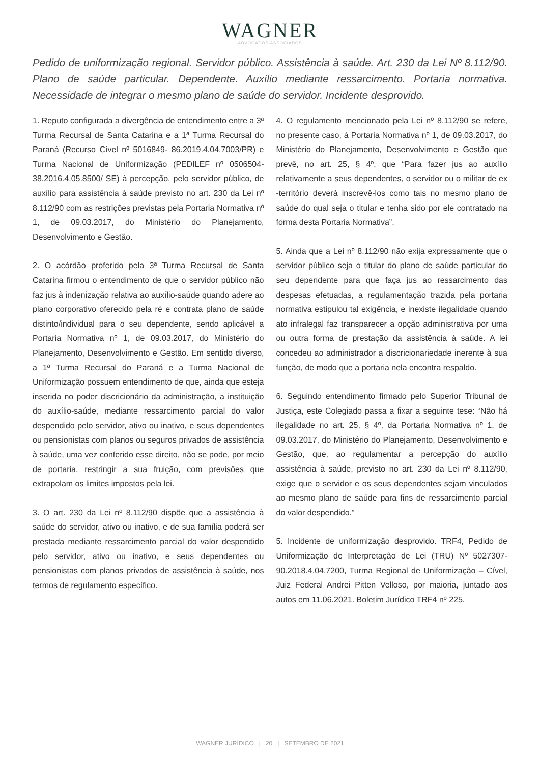WAGNER
ADVOGADOS ASSOCIADOS
Pedido de uniformização regional. Servidor público. Assistência à saúde. Art. 230 da Lei Nº 8.112/90. Plano de saúde particular. Dependente. Auxílio mediante ressarcimento. Portaria normativa. Necessidade de integrar o mesmo plano de saúde do servidor. Incidente desprovido.
1. Reputo configurada a divergência de entendimento entre a 3ª Turma Recursal de Santa Catarina e a 1ª Turma Recursal do Paraná (Recurso Cível nº 5016849- 86.2019.4.04.7003/PR) e Turma Nacional de Uniformização (PEDILEF nº 0506504-38.2016.4.05.8500/ SE) à percepção, pelo servidor público, de auxílio para assistência à saúde previsto no art. 230 da Lei nº 8.112/90 com as restrições previstas pela Portaria Normativa nº 1, de 09.03.2017, do Ministério do Planejamento, Desenvolvimento e Gestão.
2. O acórdão proferido pela 3ª Turma Recursal de Santa Catarina firmou o entendimento de que o servidor público não faz jus à indenização relativa ao auxílio-saúde quando adere ao plano corporativo oferecido pela ré e contrata plano de saúde distinto/individual para o seu dependente, sendo aplicável a Portaria Normativa nº 1, de 09.03.2017, do Ministério do Planejamento, Desenvolvimento e Gestão. Em sentido diverso, a 1ª Turma Recursal do Paraná e a Turma Nacional de Uniformização possuem entendimento de que, ainda que esteja inserida no poder discricionário da administração, a instituição do auxílio-saúde, mediante ressarcimento parcial do valor despendido pelo servidor, ativo ou inativo, e seus dependentes ou pensionistas com planos ou seguros privados de assistência à saúde, uma vez conferido esse direito, não se pode, por meio de portaria, restringir a sua fruição, com previsões que extrapolam os limites impostos pela lei.
3. O art. 230 da Lei nº 8.112/90 dispõe que a assistência à saúde do servidor, ativo ou inativo, e de sua família poderá ser prestada mediante ressarcimento parcial do valor despendido pelo servidor, ativo ou inativo, e seus dependentes ou pensionistas com planos privados de assistência à saúde, nos termos de regulamento específico.
4. O regulamento mencionado pela Lei nº 8.112/90 se refere, no presente caso, à Portaria Normativa nº 1, de 09.03.2017, do Ministério do Planejamento, Desenvolvimento e Gestão que prevê, no art. 25, § 4º, que “Para fazer jus ao auxílio relativamente a seus dependentes, o servidor ou o militar de ex -território deverá inscrevê-los como tais no mesmo plano de saúde do qual seja o titular e tenha sido por ele contratado na forma desta Portaria Normativa”.
5. Ainda que a Lei nº 8.112/90 não exija expressamente que o servidor público seja o titular do plano de saúde particular do seu dependente para que faça jus ao ressarcimento das despesas efetuadas, a regulamentação trazida pela portaria normativa estipulou tal exigência, e inexiste ilegalidade quando ato infralegal faz transparecer a opção administrativa por uma ou outra forma de prestação da assistência à saúde. A lei concedeu ao administrador a discricionariedade inerente à sua função, de modo que a portaria nela encontra respaldo.
6. Seguindo entendimento firmado pelo Superior Tribunal de Justiça, este Colegiado passa a fixar a seguinte tese: “Não há ilegalidade no art. 25, § 4º, da Portaria Normativa nº 1, de 09.03.2017, do Ministério do Planejamento, Desenvolvimento e Gestão, que, ao regulamentar a percepção do auxílio assistência à saúde, previsto no art. 230 da Lei nº 8.112/90, exige que o servidor e os seus dependentes sejam vinculados ao mesmo plano de saúde para fins de ressarcimento parcial do valor despendido.”
5. Incidente de uniformização desprovido. TRF4, Pedido de Uniformização de Interpretação de Lei (TRU) Nº 5027307-90.2018.4.04.7200, Turma Regional de Uniformização – Cível, Juiz Federal Andrei Pitten Velloso, por maioria, juntado aos autos em 11.06.2021. Boletim Jurídico TRF4 nº 225.
WAGNER JURÍDICO | 20 | SETEMBRO DE 2021